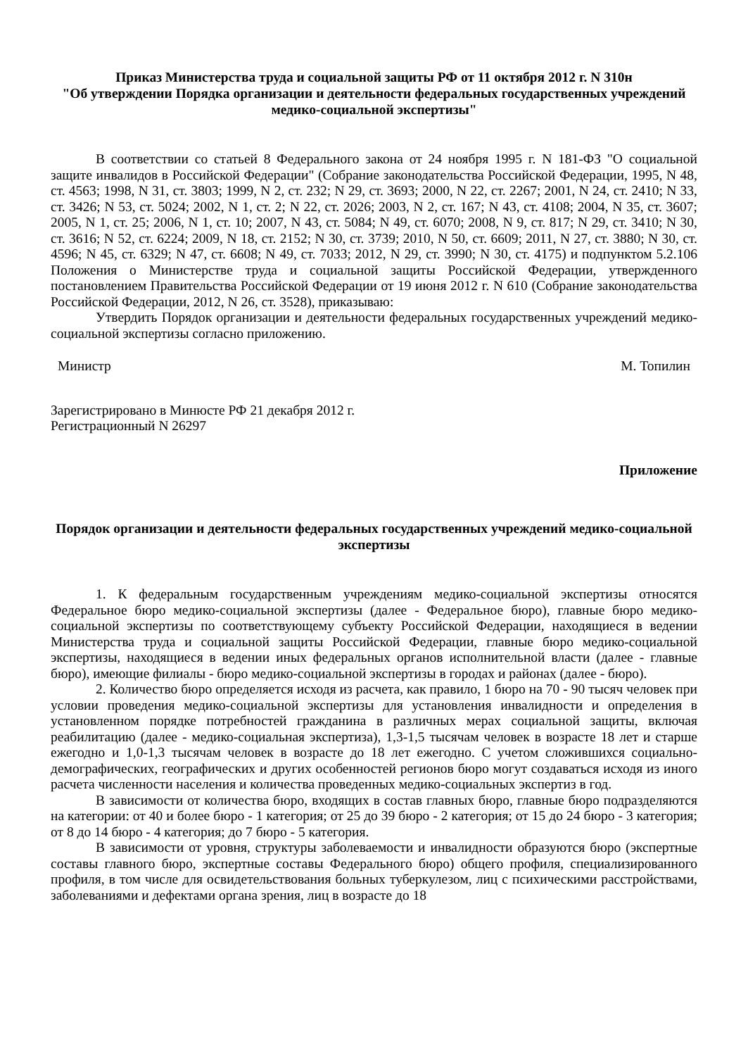Приказ Министерства труда и социальной защиты РФ от 11 октября 2012 г. N 310н
"Об утверждении Порядка организации и деятельности федеральных государственных учреждений медико-социальной экспертизы"
В соответствии со статьей 8 Федерального закона от 24 ноября 1995 г. N 181-ФЗ "О социальной защите инвалидов в Российской Федерации" (Собрание законодательства Российской Федерации, 1995, N 48, ст. 4563; 1998, N 31, ст. 3803; 1999, N 2, ст. 232; N 29, ст. 3693; 2000, N 22, ст. 2267; 2001, N 24, ст. 2410; N 33, ст. 3426; N 53, ст. 5024; 2002, N 1, ст. 2; N 22, ст. 2026; 2003, N 2, ст. 167; N 43, ст. 4108; 2004, N 35, ст. 3607; 2005, N 1, ст. 25; 2006, N 1, ст. 10; 2007, N 43, ст. 5084; N 49, ст. 6070; 2008, N 9, ст. 817; N 29, ст. 3410; N 30, ст. 3616; N 52, ст. 6224; 2009, N 18, ст. 2152; N 30, ст. 3739; 2010, N 50, ст. 6609; 2011, N 27, ст. 3880; N 30, ст. 4596; N 45, ст. 6329; N 47, ст. 6608; N 49, ст. 7033; 2012, N 29, ст. 3990; N 30, ст. 4175) и подпунктом 5.2.106 Положения о Министерстве труда и социальной защиты Российской Федерации, утвержденного постановлением Правительства Российской Федерации от 19 июня 2012 г. N 610 (Собрание законодательства Российской Федерации, 2012, N 26, ст. 3528), приказываю:
Утвердить Порядок организации и деятельности федеральных государственных учреждений медико-социальной экспертизы согласно приложению.
Министр М. Топилин
Зарегистрировано в Минюсте РФ 21 декабря 2012 г.
Регистрационный N 26297
Приложение
Порядок организации и деятельности федеральных государственных учреждений медико-социальной экспертизы
1. К федеральным государственным учреждениям медико-социальной экспертизы относятся Федеральное бюро медико-социальной экспертизы (далее - Федеральное бюро), главные бюро медико-социальной экспертизы по соответствующему субъекту Российской Федерации, находящиеся в ведении Министерства труда и социальной защиты Российской Федерации, главные бюро медико-социальной экспертизы, находящиеся в ведении иных федеральных органов исполнительной власти (далее - главные бюро), имеющие филиалы - бюро медико-социальной экспертизы в городах и районах (далее - бюро).
2. Количество бюро определяется исходя из расчета, как правило, 1 бюро на 70 - 90 тысяч человек при условии проведения медико-социальной экспертизы для установления инвалидности и определения в установленном порядке потребностей гражданина в различных мерах социальной защиты, включая реабилитацию (далее - медико-социальная экспертиза), 1,3-1,5 тысячам человек в возрасте 18 лет и старше ежегодно и 1,0-1,3 тысячам человек в возрасте до 18 лет ежегодно. С учетом сложившихся социально-демографических, географических и других особенностей регионов бюро могут создаваться исходя из иного расчета численности населения и количества проведенных медико-социальных экспертиз в год.
В зависимости от количества бюро, входящих в состав главных бюро, главные бюро подразделяются на категории: от 40 и более бюро - 1 категория; от 25 до 39 бюро - 2 категория; от 15 до 24 бюро - 3 категория; от 8 до 14 бюро - 4 категория; до 7 бюро - 5 категория.
В зависимости от уровня, структуры заболеваемости и инвалидности образуются бюро (экспертные составы главного бюро, экспертные составы Федерального бюро) общего профиля, специализированного профиля, в том числе для освидетельствования больных туберкулезом, лиц с психическими расстройствами, заболеваниями и дефектами органа зрения, лиц в возрасте до 18